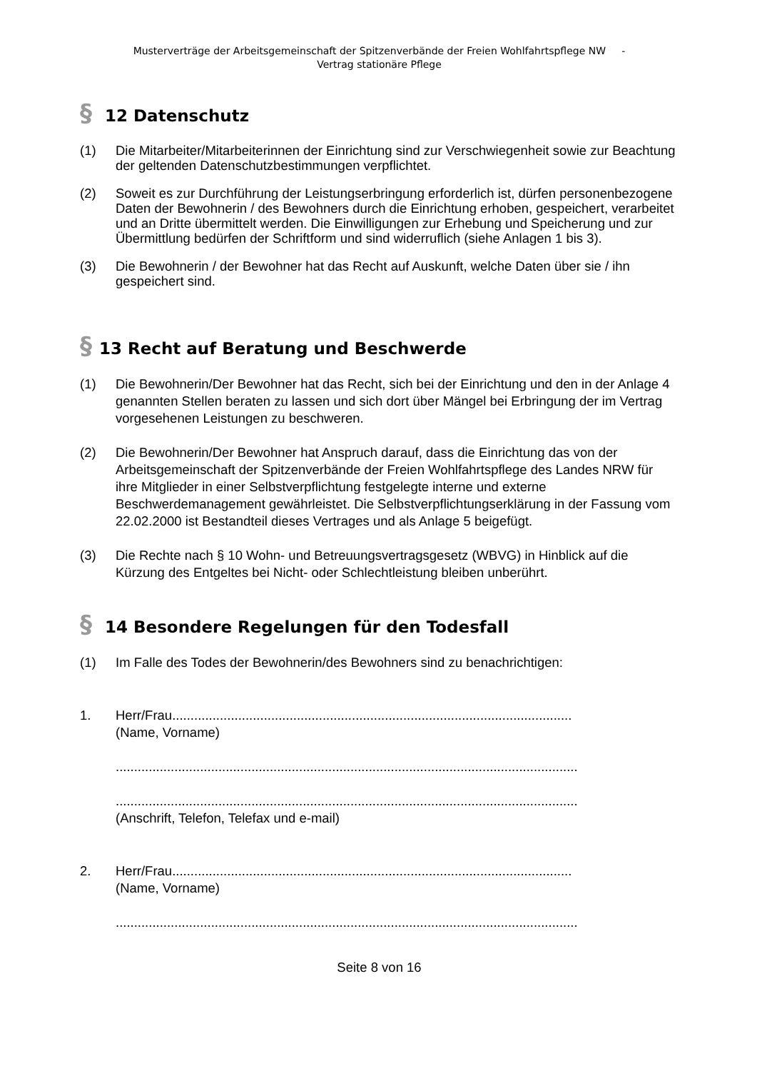Musterverträge der Arbeitsgemeinschaft der Spitzenverbände der Freien Wohlfahrtspflege NW -
Vertrag stationäre Pflege
§ 12 Datenschutz
(1) Die Mitarbeiter/Mitarbeiterinnen der Einrichtung sind zur Verschwiegenheit sowie zur Beachtung der geltenden Datenschutzbestimmungen verpflichtet.
(2) Soweit es zur Durchführung der Leistungserbringung erforderlich ist, dürfen personenbezogene Daten der Bewohnerin / des Bewohners durch die Einrichtung erhoben, gespeichert, verarbeitet und an Dritte übermittelt werden. Die Einwilligungen zur Erhebung und Speicherung und zur Übermittlung bedürfen der Schriftform und sind widerruflich (siehe Anlagen 1 bis 3).
(3) Die Bewohnerin / der Bewohner hat das Recht auf Auskunft, welche Daten über sie / ihn gespeichert sind.
§ 13 Recht auf Beratung und Beschwerde
(1) Die Bewohnerin/Der Bewohner hat das Recht, sich bei der Einrichtung und den in der Anlage 4 genannten Stellen beraten zu lassen und sich dort über Mängel bei Erbringung der im Vertrag vorgesehenen Leistungen zu beschweren.
(2) Die Bewohnerin/Der Bewohner hat Anspruch darauf, dass die Einrichtung das von der Arbeitsgemeinschaft der Spitzenverbände der Freien Wohlfahrtspflege des Landes NRW für ihre Mitglieder in einer Selbstverpflichtung festgelegte interne und externe Beschwerdemanagement gewährleistet. Die Selbstverpflichtungserklärung in der Fassung vom 22.02.2000 ist Bestandteil dieses Vertrages und als Anlage 5 beigefügt.
(3) Die Rechte nach § 10 Wohn- und Betreuungsvertragsgesetz (WBVG) in Hinblick auf die Kürzung des Entgeltes bei Nicht- oder Schlechtleistung bleiben unberührt.
§ 14 Besondere Regelungen für den Todesfall
(1) Im Falle des Todes der Bewohnerin/des Bewohners sind zu benachrichtigen:
1. Herr/Frau.............................................................................................................
(Name, Vorname)
..............................................................................................................................
..............................................................................................................................
(Anschrift, Telefon, Telefax und e-mail)
2. Herr/Frau.............................................................................................................
(Name, Vorname)
..............................................................................................................................
Seite 8 von 16